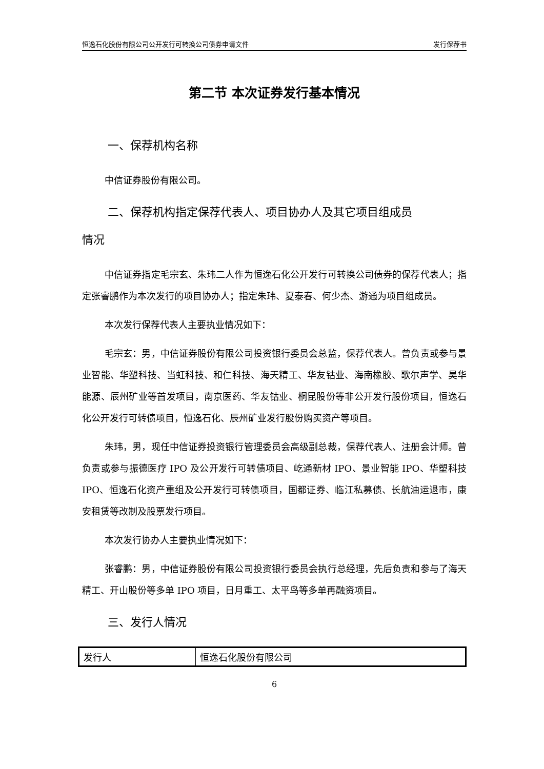恒逸石化股份有限公司公开发行可转换公司债券申请文件 发行保荐书
第二节 本次证券发行基本情况
一、保荐机构名称
中信证券股份有限公司。
二、保荐机构指定保荐代表人、项目协办人及其它项目组成员
情况
中信证券指定毛宗玄、朱玮二人作为恒逸石化公开发行可转换公司债券的保荐代表人；指定张睿鹏作为本次发行的项目协办人；指定朱玮、夏泰春、何少杰、游通为项目组成员。
本次发行保荐代表人主要执业情况如下：
毛宗玄：男，中信证券股份有限公司投资银行委员会总监，保荐代表人。曾负责或参与景业智能、华塑科技、当虹科技、和仁科技、海天精工、华友钴业、海南橡胶、歌尔声学、昊华能源、辰州矿业等首发项目，南京医药、华友钴业、桐昆股份等非公开发行股份项目，恒逸石化公开发行可转债项目，恒逸石化、辰州矿业发行股份购买资产等项目。
朱玮，男，现任中信证券投资银行管理委员会高级副总裁，保荐代表人、注册会计师。曾负责或参与振德医疗 IPO 及公开发行可转债项目、屹通新材 IPO、景业智能 IPO、华塑科技 IPO、恒逸石化资产重组及公开发行可转债项目，国都证券、临江私募债、长航油运退市，康安租赁等改制及股票发行项目。
本次发行协办人主要执业情况如下：
张睿鹏：男，中信证券股份有限公司投资银行委员会执行总经理，先后负责和参与了海天精工、开山股份等多单 IPO 项目，日月重工、太平鸟等多单再融资项目。
三、发行人情况
| 发行人 | 恒逸石化股份有限公司 |
6